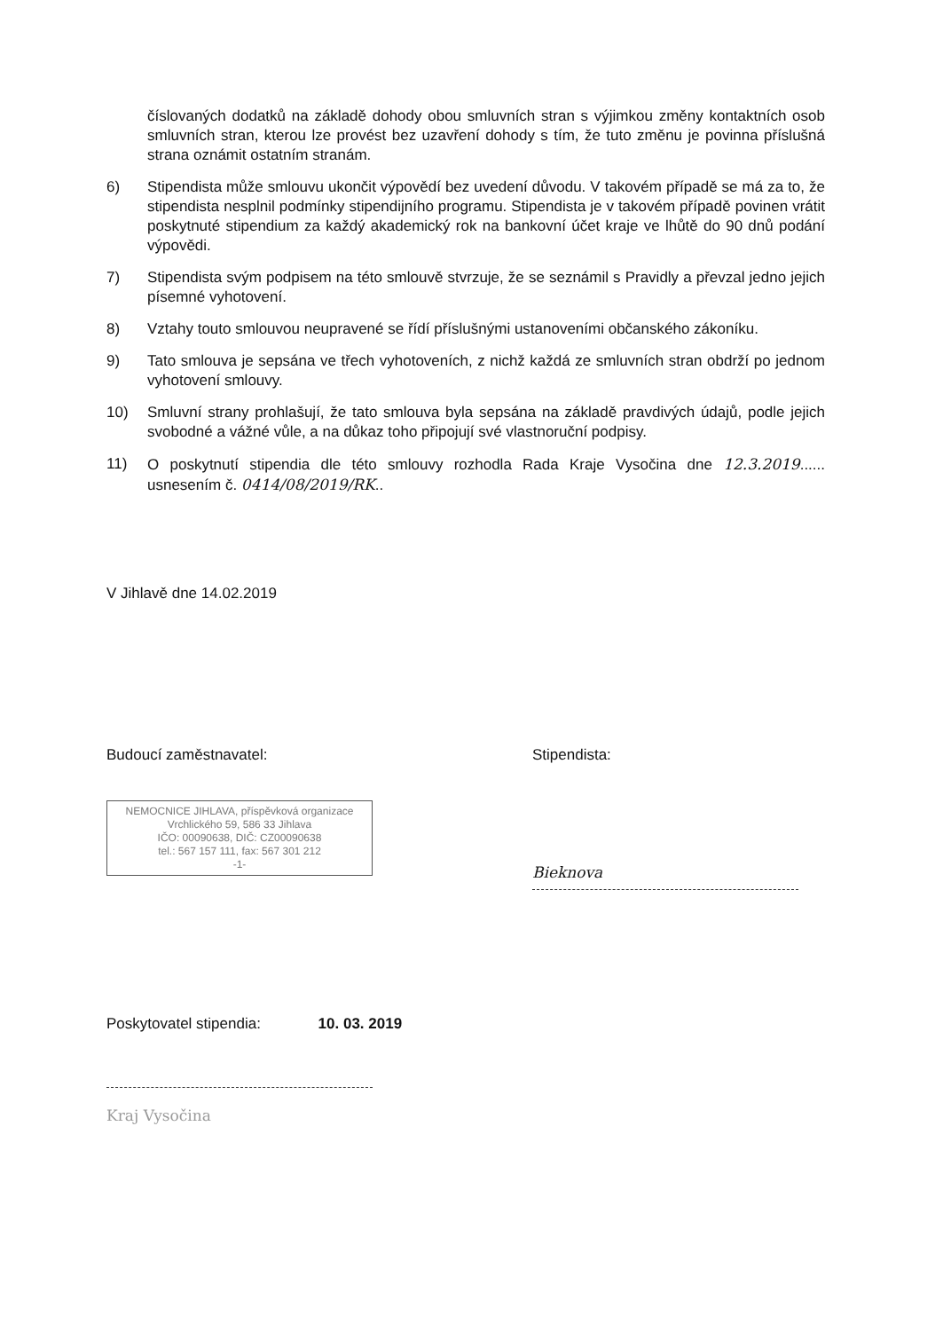číslovaných dodatků na základě dohody obou smluvních stran s výjimkou změny kontaktních osob smluvních stran, kterou lze provést bez uzavření dohody s tím, že tuto změnu je povinna příslušná strana oznámit ostatním stranám.
6) Stipendista může smlouvu ukončit výpovědí bez uvedení důvodu. V takovém případě se má za to, že stipendista nesplnil podmínky stipendijního programu. Stipendista je v takovém případě povinen vrátit poskytnuté stipendium za každý akademický rok na bankovní účet kraje ve lhůtě do 90 dnů podání výpovědi.
7) Stipendista svým podpisem na této smlouvě stvrzuje, že se seznámil s Pravidly a převzal jedno jejich písemné vyhotovení.
8) Vztahy touto smlouvou neupravené se řídí příslušnými ustanoveními občanského zákoníku.
9) Tato smlouva je sepsána ve třech vyhotoveních, z nichž každá ze smluvních stran obdrží po jednom vyhotovení smlouvy.
10) Smluvní strany prohlašují, že tato smlouva byla sepsána na základě pravdivých údajů, podle jejich svobodné a vážné vůle, a na důkaz toho připojují své vlastnoruční podpisy.
11) O poskytnutí stipendia dle této smlouvy rozhodla Rada Kraje Vysočina dne 12.3.2019...... usnesením č. 0414/08/2019/RK..
V Jihlavě dne 14.02.2019
Budoucí zaměstnavatel:
NEMOCNICE JIHLAVA, příspěvková organizace
Vrchlického 59, 586 33 Jihlava
IČO: 00090638, DIČ: CZ00090638
tel.: 567 157 111, fax: 567 301 212
-1-
Stipendista:
Bieknova
Poskytovatel stipendia: 10. 03. 2019
Kraj Vysočina